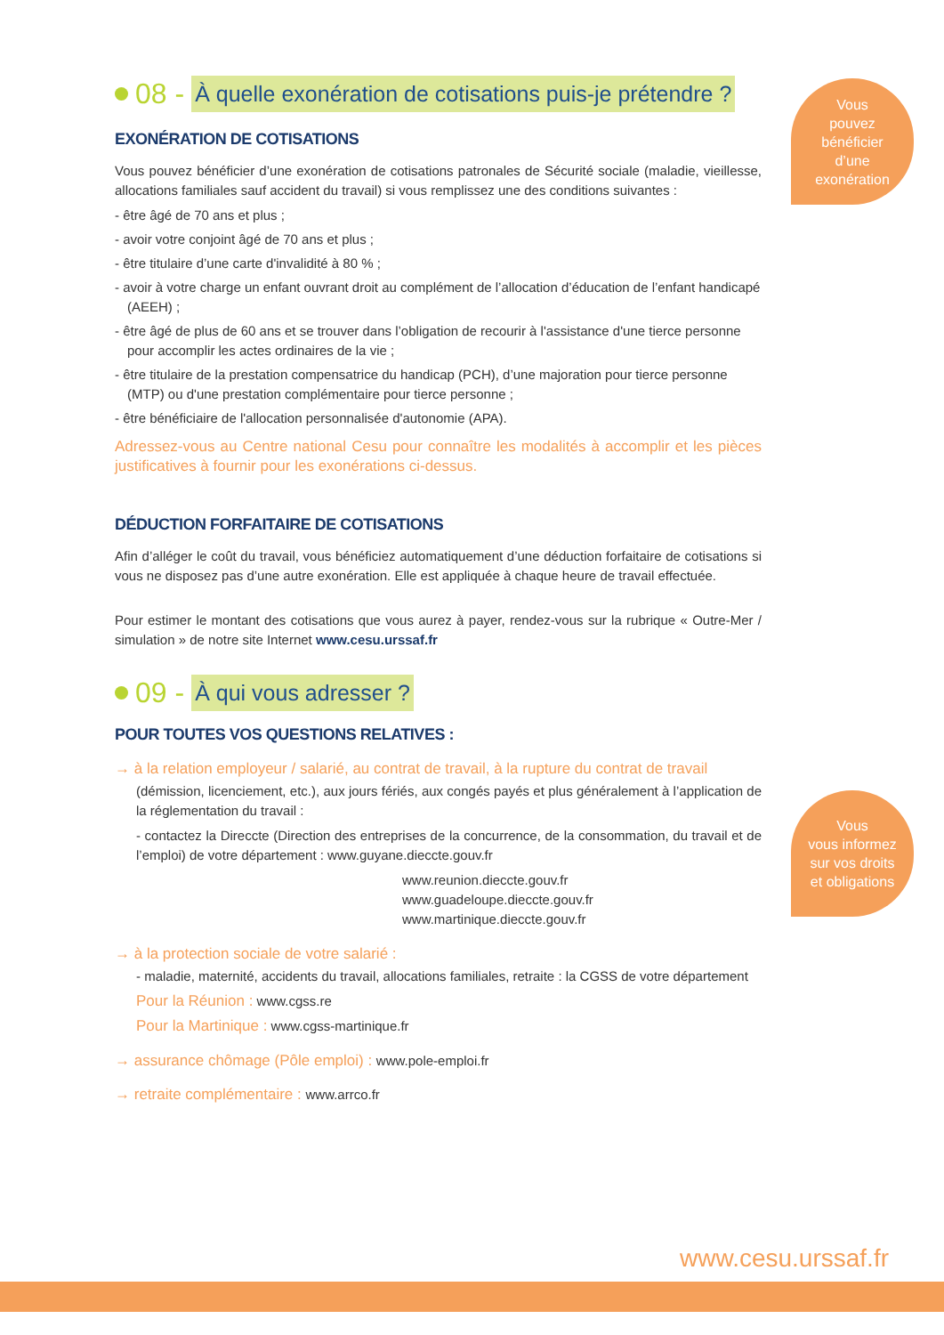Vous
pouvez
bénéficier
d’une
exonération
08 - À quelle exonération de cotisations puis-je prétendre ?
EXONÉRATION DE COTISATIONS
Vous pouvez bénéficier d’une exonération de cotisations patronales de Sécurité sociale (maladie, vieillesse, allocations familiales sauf accident du travail) si vous remplissez une des conditions suivantes :
- être âgé de 70 ans et plus ;
- avoir votre conjoint âgé de 70 ans et plus ;
- être titulaire d’une carte d'invalidité à 80 % ;
- avoir à votre charge un enfant ouvrant droit au complément de l’allocation d’éducation de l’enfant handicapé (AEEH) ;
- être âgé de plus de 60 ans et se trouver dans l’obligation de recourir à l'assistance d'une tierce personne pour accomplir les actes ordinaires de la vie ;
- être titulaire de la prestation compensatrice du handicap (PCH), d’une majoration pour tierce personne (MTP) ou d'une prestation complémentaire pour tierce personne ;
- être bénéficiaire de l'allocation personnalisée d'autonomie (APA).
Adressez-vous au Centre national Cesu pour connaître les modalités à accomplir et les pièces justificatives à fournir pour les exonérations ci-dessus.
DÉDUCTION FORFAITAIRE DE COTISATIONS
Afin d’alléger le coût du travail, vous bénéficiez automatiquement d’une déduction forfaitaire de cotisations si vous ne disposez pas d’une autre exonération. Elle est appliquée à chaque heure de travail effectuée.
Pour estimer le montant des cotisations que vous aurez à payer, rendez-vous sur la rubrique « Outre-Mer / simulation » de notre site Internet www.cesu.urssaf.fr
09 - À qui vous adresser ?
POUR TOUTES VOS QUESTIONS RELATIVES :
→ à la relation employeur / salarié, au contrat de travail, à la rupture du contrat de travail
(démission, licenciement, etc.), aux jours fériés, aux congés payés et plus généralement à l’application de la réglementation du travail :
- contactez la Direccte (Direction des entreprises de la concurrence, de la consommation, du travail et de l’emploi) de votre département : www.guyane.dieccte.gouv.fr
www.reunion.dieccte.gouv.fr
www.guadeloupe.dieccte.gouv.fr
www.martinique.dieccte.gouv.fr
→ à la protection sociale de votre salarié :
- maladie, maternité, accidents du travail, allocations familiales, retraite : la CGSS de votre département
Pour la Réunion : www.cgss.re
Pour la Martinique : www.cgss-martinique.fr
→ assurance chômage (Pôle emploi) : www.pole-emploi.fr
→ retraite complémentaire : www.arrco.fr
Vous
vous informez
sur vos droits
et obligations
www.cesu.urssaf.fr